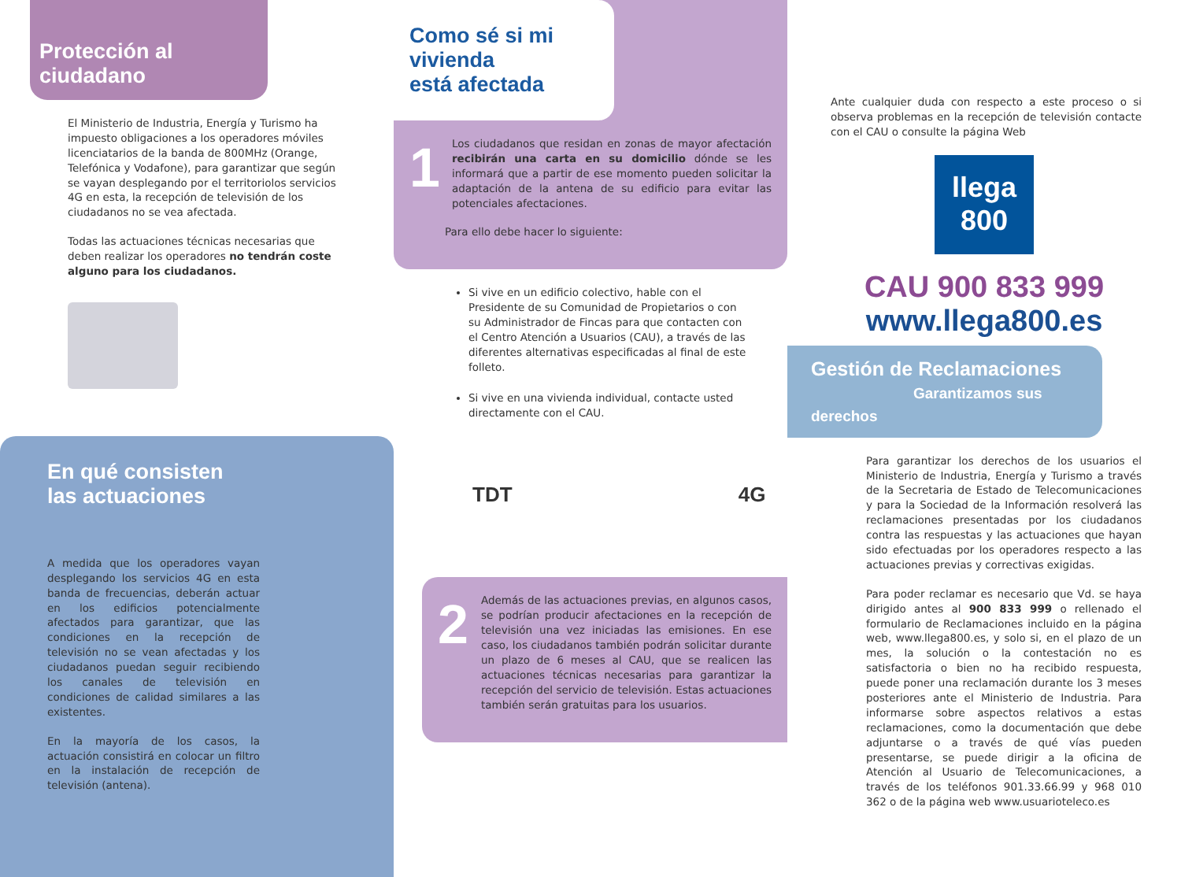Protección al ciudadano
El Ministerio de Industria, Energía y Turismo ha impuesto obligaciones a los operadores móviles licenciatarios de la banda de 800MHz (Orange, Telefónica y Vodafone), para garantizar que según se vayan desplegando por el territoriolos servicios 4G en esta, la recepción de televisión de los ciudadanos no se vea afectada.
Todas las actuaciones técnicas necesarias que deben realizar los operadores no tendrán coste alguno para los ciudadanos.
En qué consisten
las actuaciones
A medida que los operadores vayan desplegando los servicios 4G en esta banda de frecuencias, deberán actuar en los edificios potencialmente afectados para garantizar, que las condiciones en la recepción de televisión no se vean afectadas y los ciudadanos puedan seguir recibiendo los canales de televisión en condiciones de calidad similares a las existentes.
En la mayoría de los casos, la actuación consistirá en colocar un filtro en la instalación de recepción de televisión (antena).
Como sé si mi vivienda
está afectada
1
Los ciudadanos que residan en zonas de mayor afectación recibirán una carta en su domicilio dónde se les informará que a partir de ese momento pueden solicitar la adaptación de la antena de su edificio para evitar las potenciales afectaciones.
Para ello debe hacer lo siguiente:
Si vive en un edificio colectivo, hable con el Presidente de su Comunidad de Propietarios o con su Administrador de Fincas para que contacten con el Centro Atención a Usuarios (CAU), a través de las diferentes alternativas especificadas al final de este folleto.
Si vive en una vivienda individual, contacte usted directamente con el CAU.
TDT 4G
2
Además de las actuaciones previas, en algunos casos, se podrían producir afectaciones en la recepción de televisión una vez iniciadas las emisiones. En ese caso, los ciudadanos también podrán solicitar durante un plazo de 6 meses al CAU, que se realicen las actuaciones técnicas necesarias para garantizar la recepción del servicio de televisión. Estas actuaciones también serán gratuitas para los usuarios.
Ante cualquier duda con respecto a este proceso o si observa problemas en la recepción de televisión contacte con el CAU o consulte la página Web
llega
800
CAU 900 833 999
www.llega800.es
Gestión de Reclamaciones
Garantizamos sus derechos
Para garantizar los derechos de los usuarios el Ministerio de Industria, Energía y Turismo a través de la Secretaria de Estado de Telecomunicaciones y para la Sociedad de la Información resolverá las reclamaciones presentadas por los ciudadanos contra las respuestas y las actuaciones que hayan sido efectuadas por los operadores respecto a las actuaciones previas y correctivas exigidas.
Para poder reclamar es necesario que Vd. se haya dirigido antes al 900 833 999 o rellenado el formulario de Reclamaciones incluido en la página web, www.llega800.es, y solo si, en el plazo de un mes, la solución o la contestación no es satisfactoria o bien no ha recibido respuesta, puede poner una reclamación durante los 3 meses posteriores ante el Ministerio de Industria. Para informarse sobre aspectos relativos a estas reclamaciones, como la documentación que debe adjuntarse o a través de qué vías pueden presentarse, se puede dirigir a la oficina de Atención al Usuario de Telecomunicaciones, a través de los teléfonos 901.33.66.99 y 968 010 362 o de la página web www.usuarioteleco.es